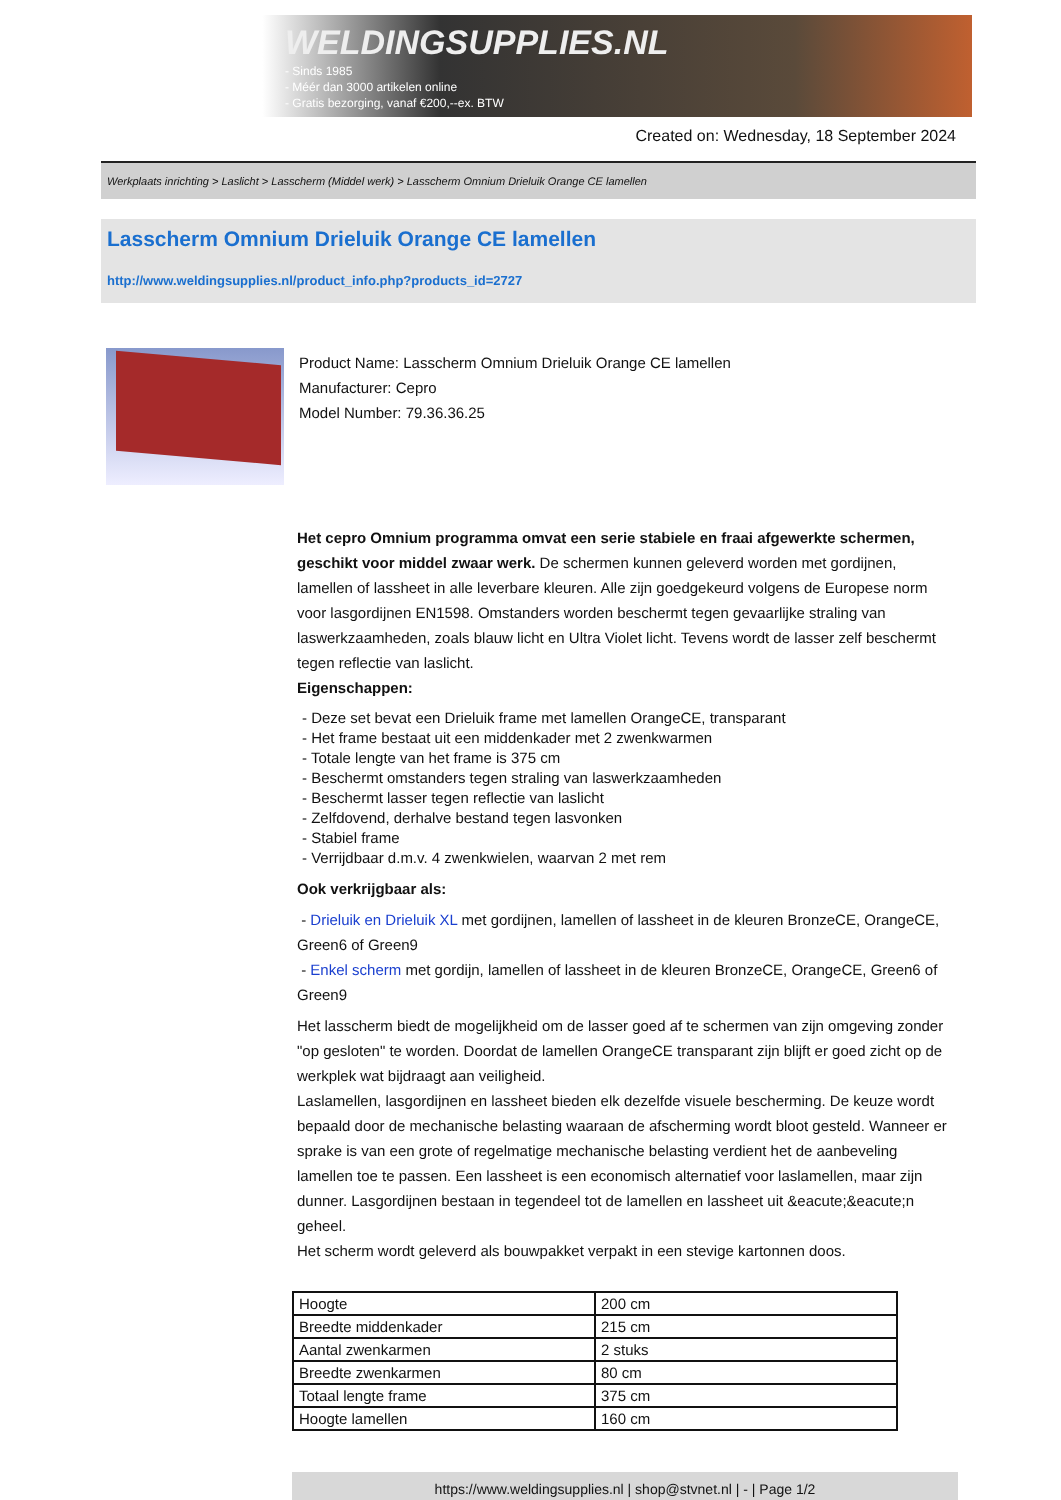WELDINGSUPPLIES.NL
- Sinds 1985
- Méér dan 3000 artikelen online
- Gratis bezorging, vanaf €200,--ex. BTW
Created on: Wednesday, 18 September 2024
Werkplaats inrichting > Laslicht > Lasscherm (Middel werk) > Lasscherm Omnium Drieluik Orange CE lamellen
Lasscherm Omnium Drieluik Orange CE lamellen
http://www.weldingsupplies.nl/product_info.php?products_id=2727
Product Name: Lasscherm Omnium Drieluik Orange CE lamellen
Manufacturer: Cepro
Model Number: 79.36.36.25
Het cepro Omnium programma omvat een serie stabiele en fraai afgewerkte schermen, geschikt voor middel zwaar werk. De schermen kunnen geleverd worden met gordijnen, lamellen of lassheet in alle leverbare kleuren. Alle zijn goedgekeurd volgens de Europese norm voor lasgordijnen EN1598. Omstanders worden beschermt tegen gevaarlijke straling van laswerkzaamheden, zoals blauw licht en Ultra Violet licht. Tevens wordt de lasser zelf beschermt tegen reflectie van laslicht.
Eigenschappen:
- Deze set bevat een Drieluik frame met lamellen OrangeCE, transparant
- Het frame bestaat uit een middenkader met 2 zwenkwarmen
- Totale lengte van het frame is 375 cm
- Beschermt omstanders tegen straling van laswerkzaamheden
- Beschermt lasser tegen reflectie van laslicht
- Zelfdovend, derhalve bestand tegen lasvonken
- Stabiel frame
- Verrijdbaar d.m.v. 4 zwenkwielen, waarvan 2 met rem
Ook verkrijgbaar als:
- Drieluik en Drieluik XL met gordijnen, lamellen of lassheet in de kleuren BronzeCE, OrangeCE, Green6 of Green9
- Enkel scherm met gordijn, lamellen of lassheet in de kleuren BronzeCE, OrangeCE, Green6 of Green9
Het lasscherm biedt de mogelijkheid om de lasser goed af te schermen van zijn omgeving zonder "op gesloten" te worden. Doordat de lamellen OrangeCE transparant zijn blijft er goed zicht op de werkplek wat bijdraagt aan veiligheid.
Laslamellen, lasgordijnen en lassheet bieden elk dezelfde visuele bescherming. De keuze wordt bepaald door de mechanische belasting waaraan de afscherming wordt bloot gesteld. Wanneer er sprake is van een grote of regelmatige mechanische belasting verdient het de aanbeveling lamellen toe te passen. Een lassheet is een economisch alternatief voor laslamellen, maar zijn dunner. Lasgordijnen bestaan in tegendeel tot de lamellen en lassheet uit &eacute;&eacute;n geheel.
Het scherm wordt geleverd als bouwpakket verpakt in een stevige kartonnen doos.
| Hoogte | 200 cm |
| Breedte middenkader | 215 cm |
| Aantal zwenkarmen | 2 stuks |
| Breedte zwenkarmen | 80 cm |
| Totaal lengte frame | 375 cm |
| Hoogte lamellen | 160 cm |
https://www.weldingsupplies.nl | shop@stvnet.nl | - | Page 1/2